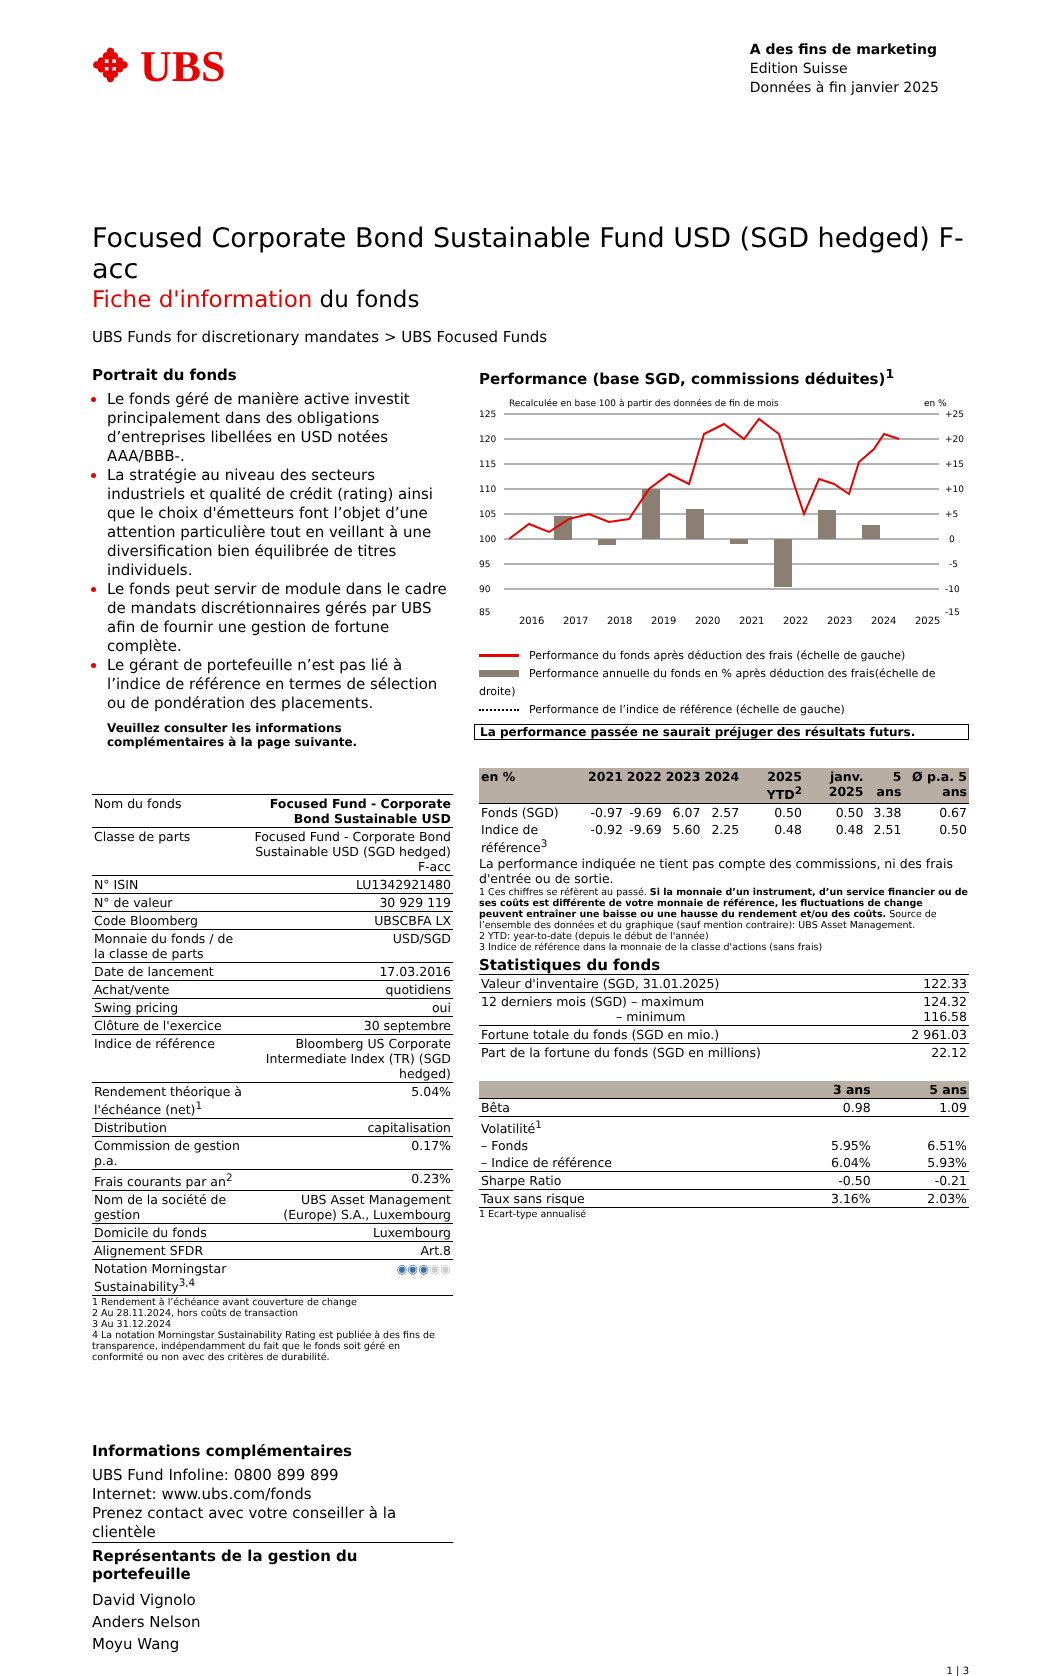✥ UBS
A des fins de marketing
Edition Suisse
Données à fin janvier 2025
Focused Corporate Bond Sustainable Fund USD (SGD hedged) F-acc
Fiche d'information du fonds
UBS Funds for discretionary mandates > UBS Focused Funds
Portrait du fonds
Le fonds géré de manière active investit principalement dans des obligations d’entreprises libellées en USD notées AAA/BBB-.
La stratégie au niveau des secteurs industriels et qualité de crédit (rating) ainsi que le choix d'émetteurs font l’objet d’une attention particulière tout en veillant à une diversification bien équilibrée de titres individuels.
Le fonds peut servir de module dans le cadre de mandats discrétionnaires gérés par UBS afin de fournir une gestion de fortune complète.
Le gérant de portefeuille n’est pas lié à l’indice de référence en termes de sélection ou de pondération des placements.
Veuillez consulter les informations complémentaires à la page suivante.
| Nom du fonds | Focused Fund - Corporate Bond Sustainable USD |
| Classe de parts | Focused Fund - Corporate Bond Sustainable USD (SGD hedged) F-acc |
| N° ISIN | LU1342921480 |
| N° de valeur | 30 929 119 |
| Code Bloomberg | UBSCBFA LX |
| Monnaie du fonds / de la classe de parts | USD/SGD |
| Date de lancement | 17.03.2016 |
| Achat/vente | quotidiens |
| Swing pricing | oui |
| Clôture de l'exercice | 30 septembre |
| Indice de référence | Bloomberg US Corporate Intermediate Index (TR) (SGD hedged) |
| Rendement théorique à l'échéance (net)<sup>1</sup> | 5.04% |
| Distribution | capitalisation |
| Commission de gestion p.a. | 0.17% |
| Frais courants par an<sup>2</sup> | 0.23% |
| Nom de la société de gestion | UBS Asset Management (Europe) S.A., Luxembourg |
| Domicile du fonds | Luxembourg |
| Alignement SFDR | Art.8 |
| Notation Morningstar Sustainability<sup>3,4</sup> | ◉◉◉ ◉◉ |
1 Rendement à l’échéance avant couverture de change
2 Au 28.11.2024, hors coûts de transaction
3 Au 31.12.2024
4 La notation Morningstar Sustainability Rating est publiée à des fins de transparence, indépendamment du fait que le fonds soit géré en conformité ou non avec des critères de durabilité.
Informations complémentaires
UBS Fund Infoline: 0800 899 899
Internet: www.ubs.com/fonds
Prenez contact avec votre conseiller à la clientèle
Représentants de la gestion du portefeuille
David Vignolo
Anders Nelson
Moyu Wang
Performance (base SGD, commissions déduites)<sup>1</sup>
Recalculée en base 100 à partir des données de fin de mois
en %
125
120
115
110
105
100
95
90
85
+25
+20
+15
+10
+5
0
-5
-10
-15
2016
2017
2018
2019
2020
2021
2022
2023
2024
2025
Performance du fonds après déduction des frais (échelle de gauche)
Performance annuelle du fonds en % après déduction des frais(échelle de droite)
Performance de l’indice de référence (échelle de gauche)
La performance passée ne saurait préjuger des résultats futurs.
| en % | 2021 | 2022 | 2023 | 2024 | 2025 YTD<sup>2</sup> | janv. 2025 | 5 ans | Ø p.a. 5 ans |
| --- | --- | --- | --- | --- | --- | --- | --- | --- |
| Fonds (SGD) | -0.97 | -9.69 | 6.07 | 2.57 | 0.50 | 0.50 | 3.38 | 0.67 |
| Indice de référence<sup>3</sup> | -0.92 | -9.69 | 5.60 | 2.25 | 0.48 | 0.48 | 2.51 | 0.50 |
La performance indiquée ne tient pas compte des commissions, ni des frais d'entrée ou de sortie.
1 Ces chiffres se réfèrent au passé. Si la monnaie d’un instrument, d’un service financier ou de ses coûts est différente de votre monnaie de référence, les fluctuations de change peuvent entraîner une baisse ou une hausse du rendement et/ou des coûts. Source de l’ensemble des données et du graphique (sauf mention contraire): UBS Asset Management.
2 YTD: year-to-date (depuis le début de l'année)
3 Indice de référence dans la monnaie de la classe d'actions (sans frais)
Statistiques du fonds
| Valeur d'inventaire (SGD, 31.01.2025) | 122.33 |
| 12 derniers mois (SGD) – maximum – minimum | 124.32 116.58 |
| Fortune totale du fonds (SGD en mio.) | 2 961.03 |
| Part de la fortune du fonds (SGD en millions) | 22.12 |
| | 3 ans | 5 ans |
| --- | --- | --- |
| Bêta | 0.98 | 1.09 |
| Volatilité<sup>1</sup> | | |
| – Fonds | 5.95% | 6.51% |
| – Indice de référence | 6.04% | 5.93% |
| Sharpe Ratio | -0.50 | -0.21 |
| Taux sans risque | 3.16% | 2.03% |
1 Ecart-type annualisé
1 | 3